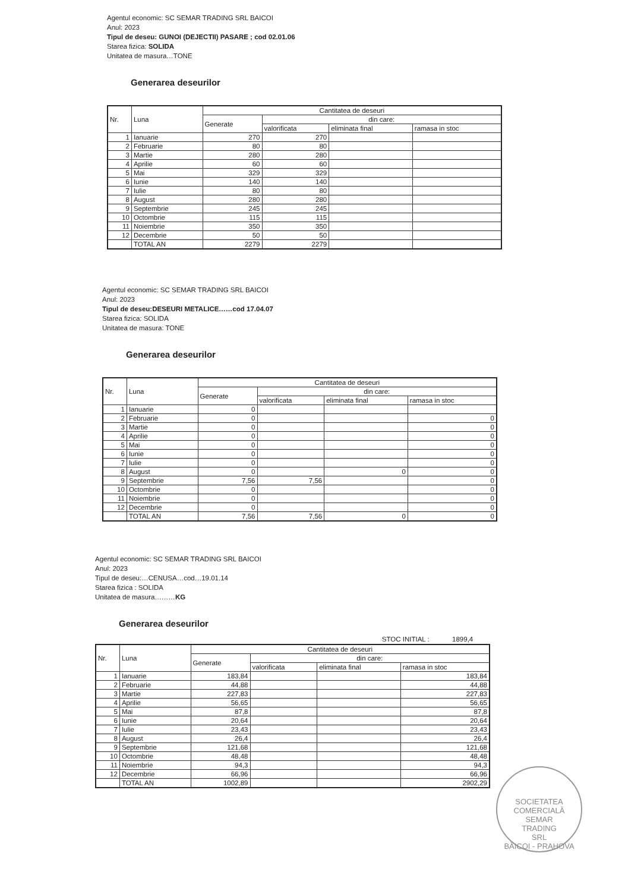Agentul economic: SC SEMAR TRADING SRL BAICOI
Anul: 2023
Tipul de deseu: GUNOI (DEJECTII) PASARE ; cod 02.01.06
Starea fizica: SOLIDA
Unitatea de masura…TONE
Generarea deseurilor
| Nr. | Luna | Cantitatea de deseuri | | | |
| --- | --- | --- | --- | --- | --- |
| | | Generate | din care: | | |
| | | | valorificata | eliminata final | ramasa in stoc |
| 1 | Ianuarie | 270 | 270 | | |
| 2 | Februarie | 80 | 80 | | |
| 3 | Martie | 280 | 280 | | |
| 4 | Aprilie | 60 | 60 | | |
| 5 | Mai | 329 | 329 | | |
| 6 | Iunie | 140 | 140 | | |
| 7 | Iulie | 80 | 80 | | |
| 8 | August | 280 | 280 | | |
| 9 | Septembrie | 245 | 245 | | |
| 10 | Octombrie | 115 | 115 | | |
| 11 | Noiembrie | 350 | 350 | | |
| 12 | Decembrie | 50 | 50 | | |
| | TOTAL AN | 2279 | 2279 | | |
Agentul economic: SC SEMAR TRADING SRL BAICOI
Anul: 2023
Tipul de deseu:DESEURI METALICE……cod 17.04.07
Starea fizica: SOLIDA
Unitatea de masura: TONE
Generarea deseurilor
| Nr. | Luna | Cantitatea de deseuri | | | |
| --- | --- | --- | --- | --- | --- |
| | | Generate | din care: | | |
| | | | valorificata | eliminata final | ramasa in stoc |
| 1 | Ianuarie | 0 | | | |
| 2 | Februarie | 0 | | | 0 |
| 3 | Martie | 0 | | | 0 |
| 4 | Aprilie | 0 | | | 0 |
| 5 | Mai | 0 | | | 0 |
| 6 | Iunie | 0 | | | 0 |
| 7 | Iulie | 0 | | | 0 |
| 8 | August | 0 | | 0 | 0 |
| 9 | Septembrie | 7,56 | 7,56 | | 0 |
| 10 | Octombrie | 0 | | | 0 |
| 11 | Noiembrie | 0 | | | 0 |
| 12 | Decembrie | 0 | | | 0 |
| | TOTAL AN | 7,56 | 7,56 | 0 | 0 |
Agentul economic: SC SEMAR TRADING SRL BAICOI
Anul: 2023
Tipul de deseu:…CENUSA…cod…19.01.14
Starea fizica : SOLIDA
Unitatea de masura………KG
Generarea deseurilor
STOC INITIAL : 1899,4
| Nr. | Luna | Cantitatea de deseuri | | | |
| --- | --- | --- | --- | --- | --- |
| | | Generate | din care: | | |
| | | | valorificata | eliminata final | ramasa in stoc |
| 1 | Ianuarie | 183,84 | | | 183,84 |
| 2 | Februarie | 44,88 | | | 44,88 |
| 3 | Martie | 227,83 | | | 227,83 |
| 4 | Aprilie | 56,65 | | | 56,65 |
| 5 | Mai | 87,8 | | | 87,8 |
| 6 | Iunie | 20,64 | | | 20,64 |
| 7 | Iulie | 23,43 | | | 23,43 |
| 8 | August | 26,4 | | | 26,4 |
| 9 | Septembrie | 121,68 | | | 121,68 |
| 10 | Octombrie | 48,48 | | | 48,48 |
| 11 | Noiembrie | 94,3 | | | 94,3 |
| 12 | Decembrie | 66,96 | | | 66,96 |
| | TOTAL AN | 1002,89 | | | 2902,29 |
SOCIETATEA COMERCIALĂ
SEMAR
TRADING
SRL
BĂICOI - PRAHOVA